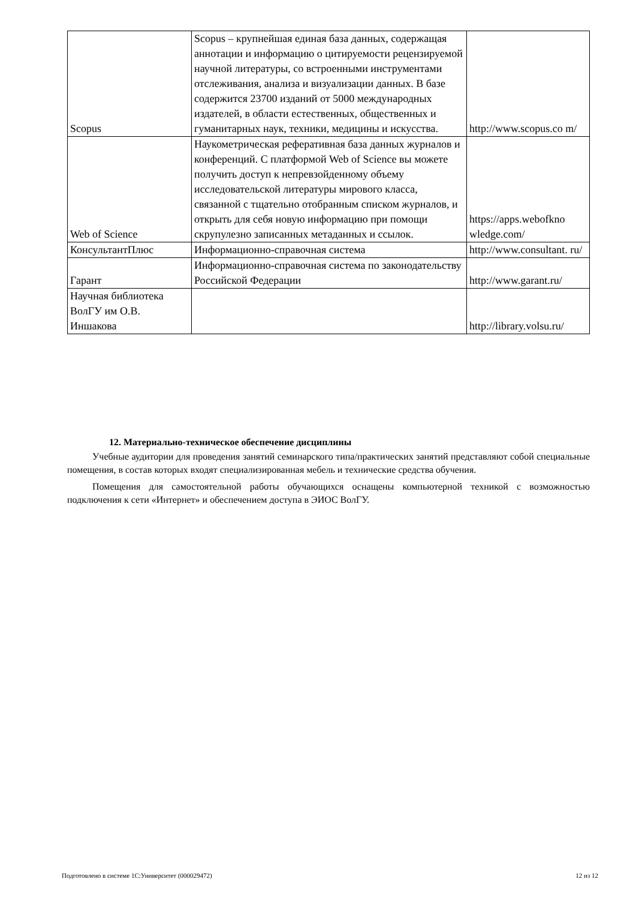| Scopus | Scopus – крупнейшая единая база данных, содержащая аннотации и информацию о цитируемости рецензируемой научной литературы, со встроенными инструментами отслеживания, анализа и визуализации данных. В базе содержится 23700 изданий от 5000 международных издателей, в области естественных, общественных и гуманитарных наук, техники, медицины и искусства. | http://www.scopus.co m/ |
| Web of Science | Наукометрическая реферативная база данных журналов и конференций. С платформой Web of Science вы можете получить доступ к непревзойденному объему исследовательской литературы мирового класса, связанной с тщательно отобранным списком журналов, и открыть для себя новую информацию при помощи скрупулезно записанных метаданных и ссылок. | https://apps.webofkno wledge.com/ |
| КонсультантПлюс | Информационно-справочная система | http://www.consultant. ru/ |
| Гарант | Информационно-справочная система по законодательству Российской Федерации | http://www.garant.ru/ |
| Научная библиотека ВолГУ им О.В. Иншакова | | http://library.volsu.ru/ |
12. Материально-техническое обеспечение дисциплины
Учебные аудитории для проведения занятий семинарского типа/практических занятий представляют собой специальные помещения, в состав которых входят специализированная мебель и технические средства обучения.
Помещения для самостоятельной работы обучающихся оснащены компьютерной техникой с возможностью подключения к сети «Интернет» и обеспечением доступа в ЭИОС ВолГУ.
Подготовлено в системе 1С:Университет (000029472) 12 из 12